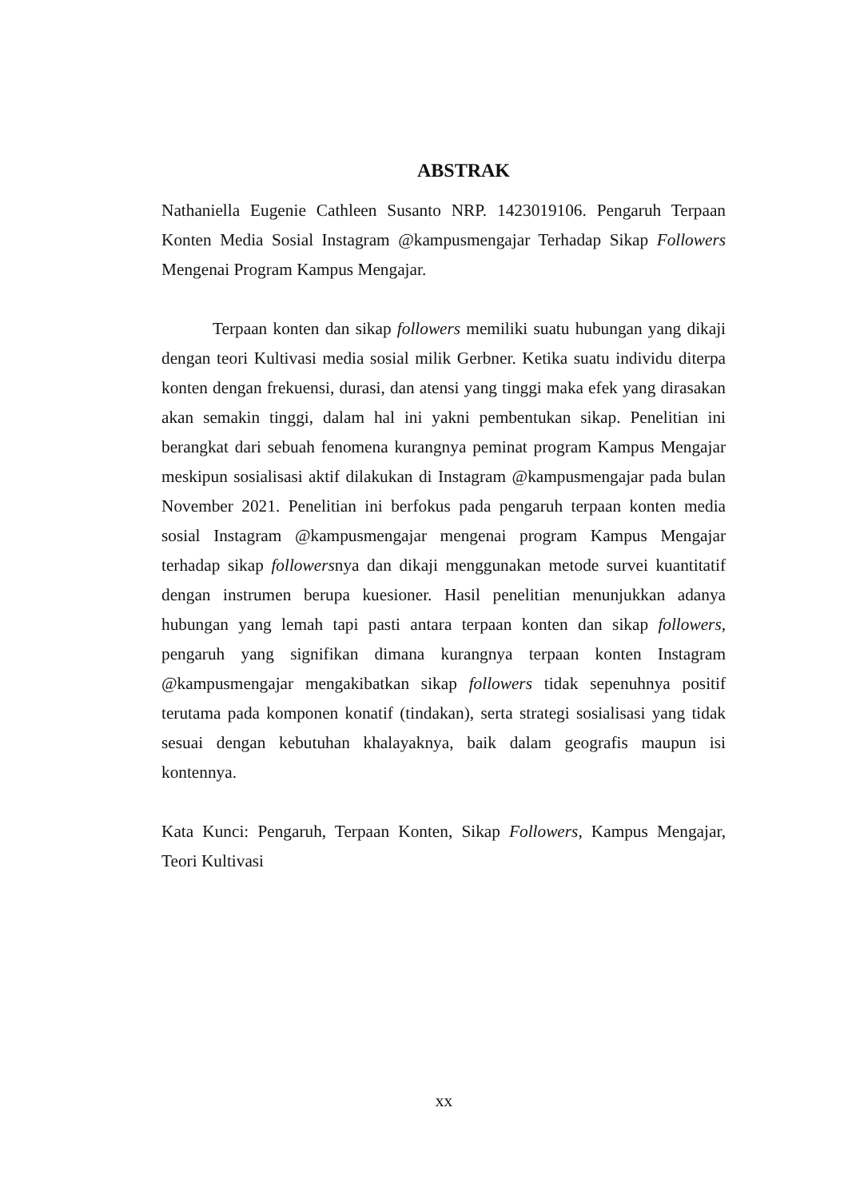ABSTRAK
Nathaniella Eugenie Cathleen Susanto NRP. 1423019106. Pengaruh Terpaan Konten Media Sosial Instagram @kampusmengajar Terhadap Sikap Followers Mengenai Program Kampus Mengajar.
Terpaan konten dan sikap followers memiliki suatu hubungan yang dikaji dengan teori Kultivasi media sosial milik Gerbner. Ketika suatu individu diterpa konten dengan frekuensi, durasi, dan atensi yang tinggi maka efek yang dirasakan akan semakin tinggi, dalam hal ini yakni pembentukan sikap. Penelitian ini berangkat dari sebuah fenomena kurangnya peminat program Kampus Mengajar meskipun sosialisasi aktif dilakukan di Instagram @kampusmengajar pada bulan November 2021. Penelitian ini berfokus pada pengaruh terpaan konten media sosial Instagram @kampusmengajar mengenai program Kampus Mengajar terhadap sikap followersnya dan dikaji menggunakan metode survei kuantitatif dengan instrumen berupa kuesioner. Hasil penelitian menunjukkan adanya hubungan yang lemah tapi pasti antara terpaan konten dan sikap followers, pengaruh yang signifikan dimana kurangnya terpaan konten Instagram @kampusmengajar mengakibatkan sikap followers tidak sepenuhnya positif terutama pada komponen konatif (tindakan), serta strategi sosialisasi yang tidak sesuai dengan kebutuhan khalayaknya, baik dalam geografis maupun isi kontennya.
Kata Kunci: Pengaruh, Terpaan Konten, Sikap Followers, Kampus Mengajar, Teori Kultivasi
xx